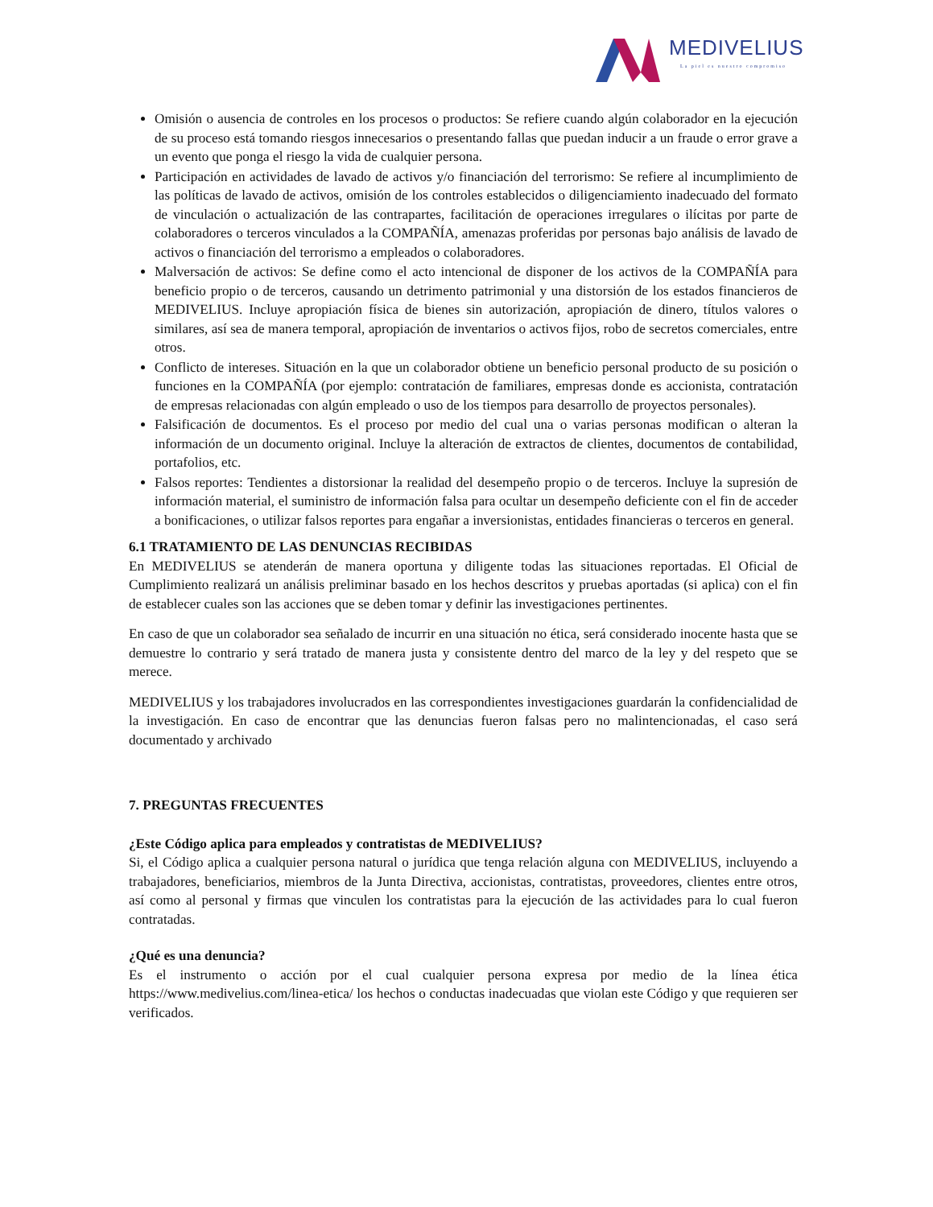MEDIVELIUS
La piel es nuestro compromiso
Omisión o ausencia de controles en los procesos o productos: Se refiere cuando algún colaborador en la ejecución de su proceso está tomando riesgos innecesarios o presentando fallas que puedan inducir a un fraude o error grave a un evento que ponga el riesgo la vida de cualquier persona.
Participación en actividades de lavado de activos y/o financiación del terrorismo: Se refiere al incumplimiento de las políticas de lavado de activos, omisión de los controles establecidos o diligenciamiento inadecuado del formato de vinculación o actualización de las contrapartes, facilitación de operaciones irregulares o ilícitas por parte de colaboradores o terceros vinculados a la COMPAÑÍA, amenazas proferidas por personas bajo análisis de lavado de activos o financiación del terrorismo a empleados o colaboradores.
Malversación de activos: Se define como el acto intencional de disponer de los activos de la COMPAÑÍA para beneficio propio o de terceros, causando un detrimento patrimonial y una distorsión de los estados financieros de MEDIVELIUS. Incluye apropiación física de bienes sin autorización, apropiación de dinero, títulos valores o similares, así sea de manera temporal, apropiación de inventarios o activos fijos, robo de secretos comerciales, entre otros.
Conflicto de intereses. Situación en la que un colaborador obtiene un beneficio personal producto de su posición o funciones en la COMPAÑÍA (por ejemplo: contratación de familiares, empresas donde es accionista, contratación de empresas relacionadas con algún empleado o uso de los tiempos para desarrollo de proyectos personales).
Falsificación de documentos. Es el proceso por medio del cual una o varias personas modifican o alteran la información de un documento original. Incluye la alteración de extractos de clientes, documentos de contabilidad, portafolios, etc.
Falsos reportes: Tendientes a distorsionar la realidad del desempeño propio o de terceros. Incluye la supresión de información material, el suministro de información falsa para ocultar un desempeño deficiente con el fin de acceder a bonificaciones, o utilizar falsos reportes para engañar a inversionistas, entidades financieras o terceros en general.
6.1 TRATAMIENTO DE LAS DENUNCIAS RECIBIDAS
En MEDIVELIUS se atenderán de manera oportuna y diligente todas las situaciones reportadas. El Oficial de Cumplimiento realizará un análisis preliminar basado en los hechos descritos y pruebas aportadas (si aplica) con el fin de establecer cuales son las acciones que se deben tomar y definir las investigaciones pertinentes.
En caso de que un colaborador sea señalado de incurrir en una situación no ética, será considerado inocente hasta que se demuestre lo contrario y será tratado de manera justa y consistente dentro del marco de la ley y del respeto que se merece.
MEDIVELIUS y los trabajadores involucrados en las correspondientes investigaciones guardarán la confidencialidad de la investigación. En caso de encontrar que las denuncias fueron falsas pero no malintencionadas, el caso será documentado y archivado
7. PREGUNTAS FRECUENTES
¿Este Código aplica para empleados y contratistas de MEDIVELIUS?
Si, el Código aplica a cualquier persona natural o jurídica que tenga relación alguna con MEDIVELIUS, incluyendo a trabajadores, beneficiarios, miembros de la Junta Directiva, accionistas, contratistas, proveedores, clientes entre otros, así como al personal y firmas que vinculen los contratistas para la ejecución de las actividades para lo cual fueron contratadas.
¿Qué es una denuncia?
Es el instrumento o acción por el cual cualquier persona expresa por medio de la línea ética https://www.medivelius.com/linea-etica/ los hechos o conductas inadecuadas que violan este Código y que requieren ser verificados.